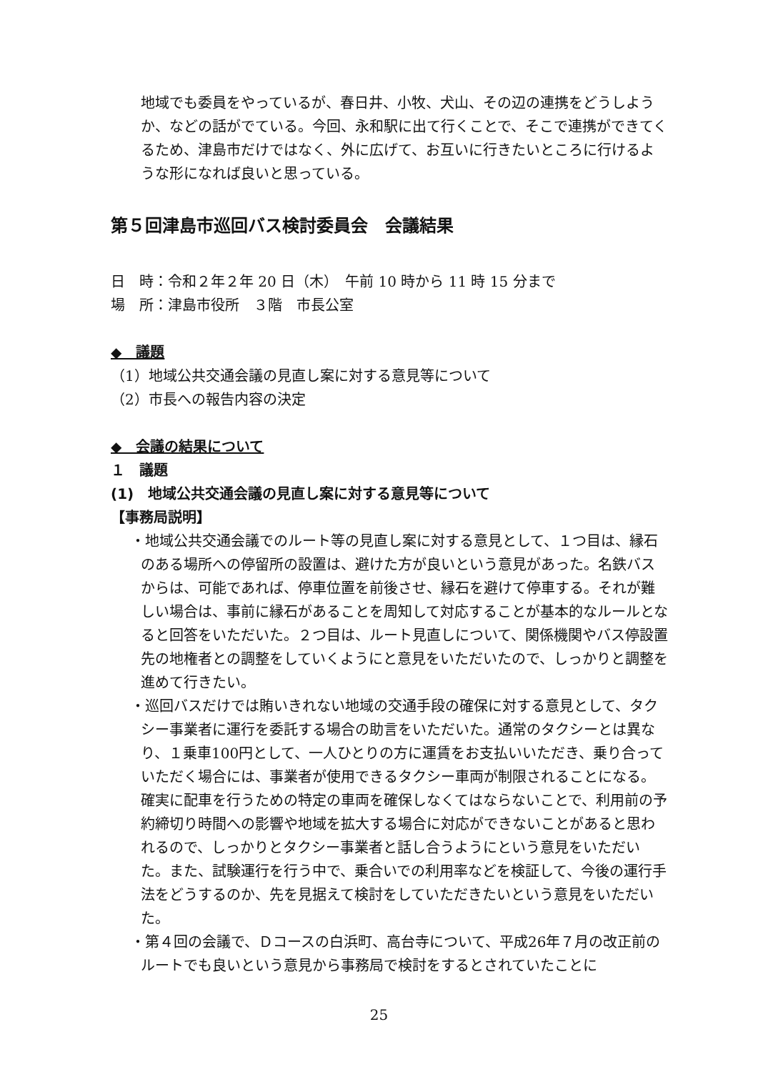地域でも委員をやっているが、春日井、小牧、犬山、その辺の連携をどうしようか、などの話がでている。今回、永和駅に出て行くことで、そこで連携ができてくるため、津島市だけではなく、外に広げて、お互いに行きたいところに行けるような形になれば良いと思っている。
第５回津島市巡回バス検討委員会　会議結果
日　時：令和２年２年 20 日（木）　午前 10 時から 11 時 15 分まで
場　所：津島市役所　３階　市長公室
◆　議題
（1）地域公共交通会議の見直し案に対する意見等について
（2）市長への報告内容の決定
◆　会議の結果について
１　議題
(1)　地域公共交通会議の見直し案に対する意見等について
【事務局説明】
・地域公共交通会議でのルート等の見直し案に対する意見として、１つ目は、縁石のある場所への停留所の設置は、避けた方が良いという意見があった。名鉄バスからは、可能であれば、停車位置を前後させ、縁石を避けて停車する。それが難しい場合は、事前に縁石があることを周知して対応することが基本的なルールとなると回答をいただいた。２つ目は、ルート見直しについて、関係機関やバス停設置先の地権者との調整をしていくようにと意見をいただいたので、しっかりと調整を進めて行きたい。
・巡回バスだけでは賄いきれない地域の交通手段の確保に対する意見として、タクシー事業者に運行を委託する場合の助言をいただいた。通常のタクシーとは異なり、１乗車100円として、一人ひとりの方に運賃をお支払いいただき、乗り合っていただく場合には、事業者が使用できるタクシー車両が制限されることになる。確実に配車を行うための特定の車両を確保しなくてはならないことで、利用前の予約締切り時間への影響や地域を拡大する場合に対応ができないことがあると思われるので、しっかりとタクシー事業者と話し合うようにという意見をいただいた。また、試験運行を行う中で、乗合いでの利用率などを検証して、今後の運行手法をどうするのか、先を見据えて検討をしていただきたいという意見をいただいた。
・第４回の会議で、Ｄコースの白浜町、高台寺について、平成26年７月の改正前のルートでも良いという意見から事務局で検討をするとされていたことに
25